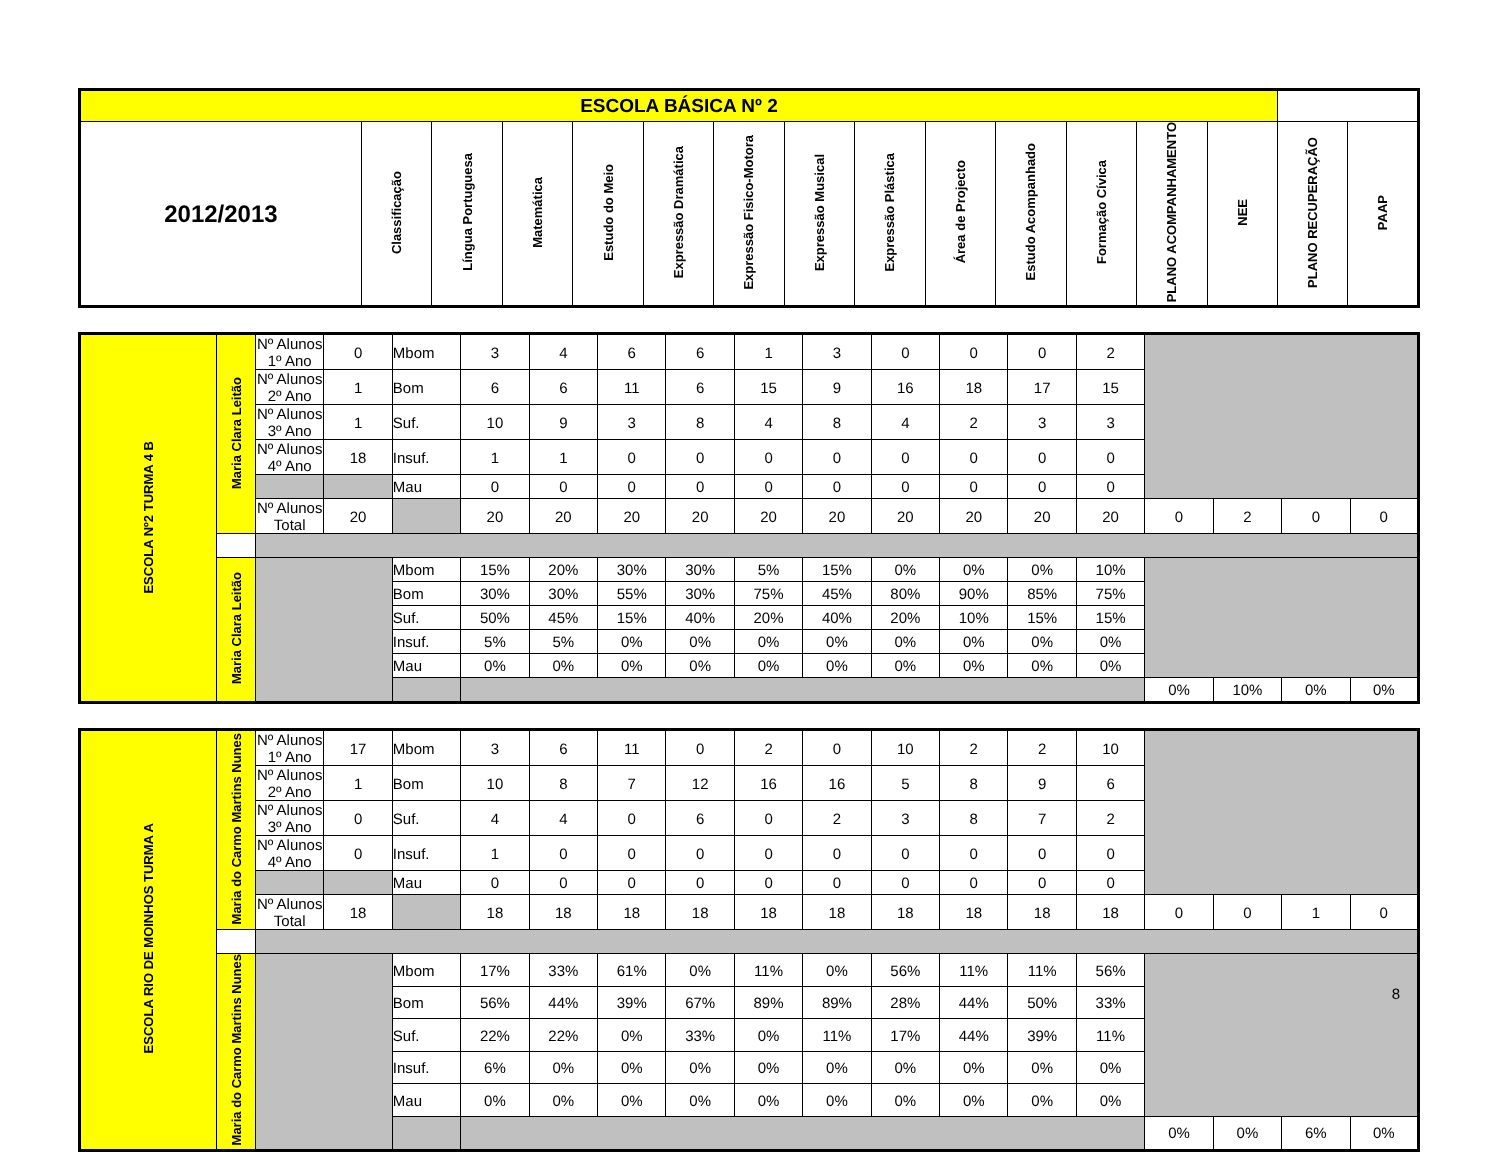| ESCOLA BÁSICA Nº 2 | | | | | | | | | | | | | | | |
| 2012/2013 | Classificação | Língua Portuguesa | Matemática | Estudo do Meio | Expressão Dramática | Expressão Fisico-Motora | Expressão Musical | Expressão Plástica | Área de Projecto | Estudo Acompanhado | Formação Cívica | PLANO ACOMPANHAMENTO | NEE | PLANO RECUPERAÇÃO | PAAP |
| ESCOLA Nº2 TURMA 4 B | Maria Clara Leitão | Nº Alunos 1º Ano | 0 | Mbom | 3 | 4 | 6 | 6 | 1 | 3 | 0 | 0 | 0 | 2 | | | | |
| | | Nº Alunos 2º Ano | 1 | Bom | 6 | 6 | 11 | 6 | 15 | 9 | 16 | 18 | 17 | 15 | | | | |
| | | Nº Alunos 3º Ano | 1 | Suf. | 10 | 9 | 3 | 8 | 4 | 8 | 4 | 2 | 3 | 3 | | | | |
| | | Nº Alunos 4º Ano | 18 | Insuf. | 1 | 1 | 0 | 0 | 0 | 0 | 0 | 0 | 0 | 0 | | | | |
| | | | | Mau | 0 | 0 | 0 | 0 | 0 | 0 | 0 | 0 | 0 | 0 | | | | |
| | | Nº Alunos Total | 20 | | 20 | 20 | 20 | 20 | 20 | 20 | 20 | 20 | 20 | 20 | 0 | 2 | 0 | 0 |
| | Maria Clara Leitão | | | Mbom | 15% | 20% | 30% | 30% | 5% | 15% | 0% | 0% | 0% | 10% | | | | |
| | | | | Bom | 30% | 30% | 55% | 30% | 75% | 45% | 80% | 90% | 85% | 75% | | | | |
| | | | | Suf. | 50% | 45% | 15% | 40% | 20% | 40% | 20% | 10% | 15% | 15% | | | | |
| | | | | Insuf. | 5% | 5% | 0% | 0% | 0% | 0% | 0% | 0% | 0% | 0% | | | | |
| | | | | Mau | 0% | 0% | 0% | 0% | 0% | 0% | 0% | 0% | 0% | 0% | | | | |
| | | | | | | | | | | | | | | | 0% | 10% | 0% | 0% |
| ESCOLA RIO DE MOINHOS TURMA A | Maria do Carmo Martins Nunes | Nº Alunos 1º Ano | 17 | Mbom | 3 | 6 | 11 | 0 | 2 | 0 | 10 | 2 | 2 | 10 | | | | |
| | | Nº Alunos 2º Ano | 1 | Bom | 10 | 8 | 7 | 12 | 16 | 16 | 5 | 8 | 9 | 6 | | | | |
| | | Nº Alunos 3º Ano | 0 | Suf. | 4 | 4 | 0 | 6 | 0 | 2 | 3 | 8 | 7 | 2 | | | | |
| | | Nº Alunos 4º Ano | 0 | Insuf. | 1 | 0 | 0 | 0 | 0 | 0 | 0 | 0 | 0 | 0 | | | | |
| | | | | Mau | 0 | 0 | 0 | 0 | 0 | 0 | 0 | 0 | 0 | 0 | | | | |
| | | Nº Alunos Total | 18 | | 18 | 18 | 18 | 18 | 18 | 18 | 18 | 18 | 18 | 18 | 0 | 0 | 1 | 0 |
| | Maria do Carmo Martins Nunes | | | Mbom | 17% | 33% | 61% | 0% | 11% | 0% | 56% | 11% | 11% | 56% | | | | |
| | | | | Bom | 56% | 44% | 39% | 67% | 89% | 89% | 28% | 44% | 50% | 33% | | | | |
| | | | | Suf. | 22% | 22% | 0% | 33% | 0% | 11% | 17% | 44% | 39% | 11% | | | | |
| | | | | Insuf. | 6% | 0% | 0% | 0% | 0% | 0% | 0% | 0% | 0% | 0% | | | | |
| | | | | Mau | 0% | 0% | 0% | 0% | 0% | 0% | 0% | 0% | 0% | 0% | | | | |
| | | | | | | | | | | | | | | | 0% | 0% | 6% | 0% |
8